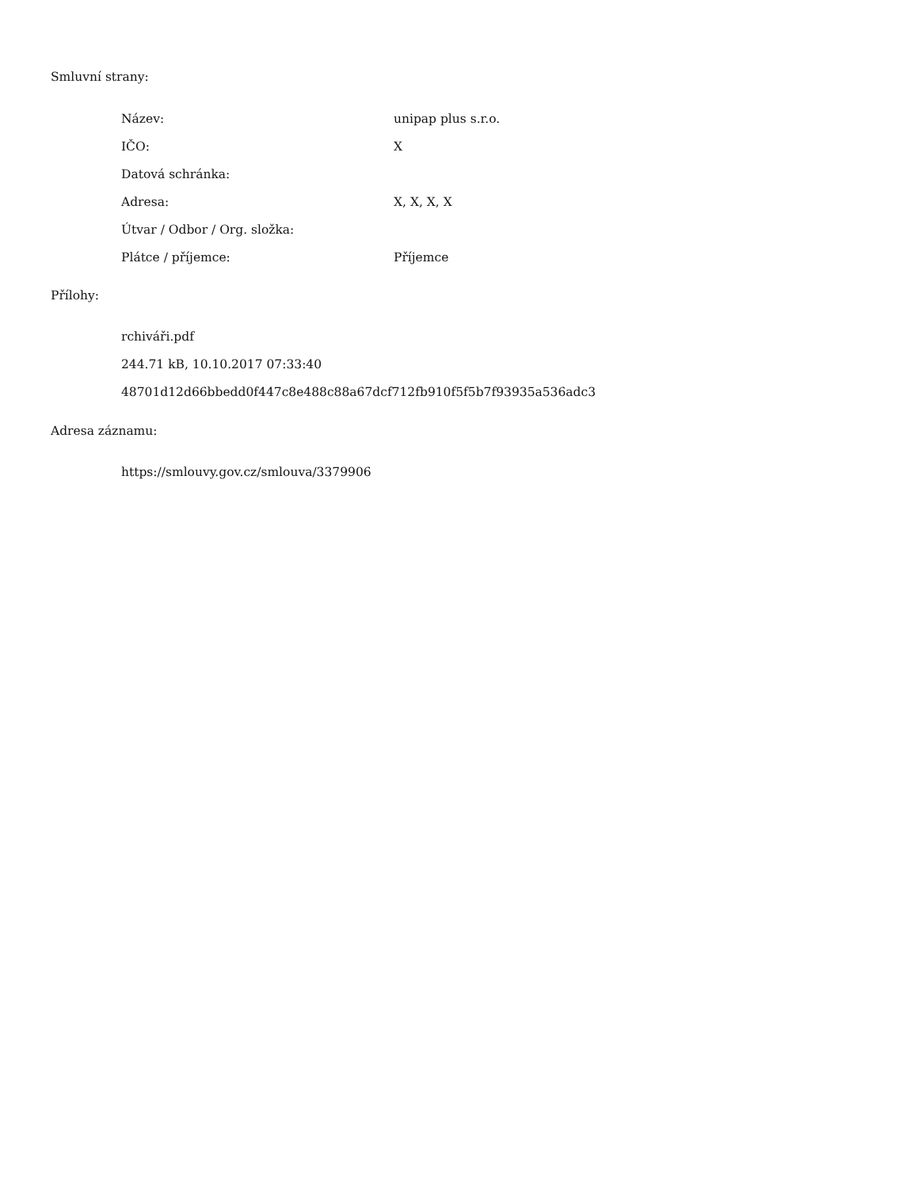Smluvní strany:
| Název: | unipap plus s.r.o. |
| IČO: | X |
| Datová schránka: | |
| Adresa: | X, X, X, X |
| Útvar / Odbor / Org. složka: | |
| Plátce / příjemce: | Příjemce |
Přílohy:
rchiváři.pdf
244.71 kB, 10.10.2017 07:33:40
48701d12d66bbedd0f447c8e488c88a67dcf712fb910f5f5b7f93935a536adc3
Adresa záznamu:
https://smlouvy.gov.cz/smlouva/3379906